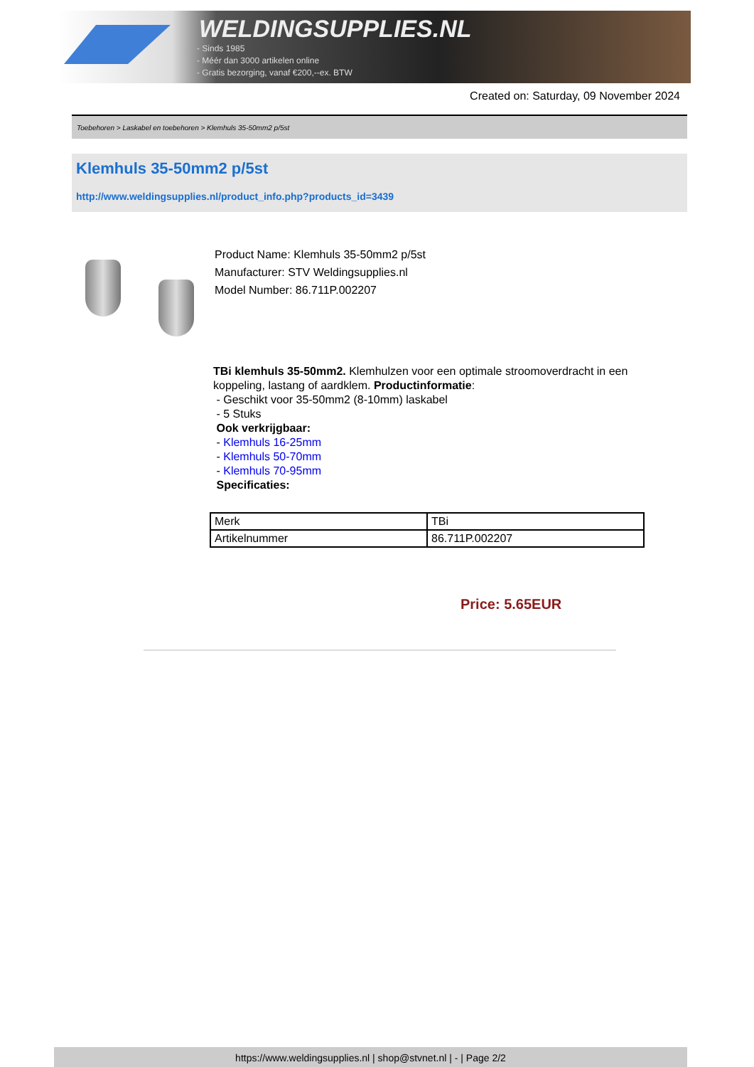WELDINGSUPPLIES.NL
- Sinds 1985
- Méér dan 3000 artikelen online
- Gratis bezorging, vanaf €200,--ex. BTW
Created on: Saturday, 09 November 2024
Toebehoren > Laskabel en toebehoren > Klemhuls 35-50mm2 p/5st
Klemhuls 35-50mm2 p/5st
http://www.weldingsupplies.nl/product_info.php?products_id=3439
Product Name: Klemhuls 35-50mm2 p/5st
Manufacturer: STV Weldingsupplies.nl
Model Number: 86.711P.002207
TBi klemhuls 35-50mm2. Klemhulzen voor een optimale stroomoverdracht in een koppeling, lastang of aardklem. Productinformatie:
- Geschikt voor 35-50mm2 (8-10mm) laskabel
- 5 Stuks
Ook verkrijgbaar:
- Klemhuls 16-25mm
- Klemhuls 50-70mm
- Klemhuls 70-95mm
Specificaties:
| Merk | TBi |
| Artikelnummer | 86.711P.002207 |
Price: 5.65EUR
https://www.weldingsupplies.nl | shop@stvnet.nl | - | Page 2/2